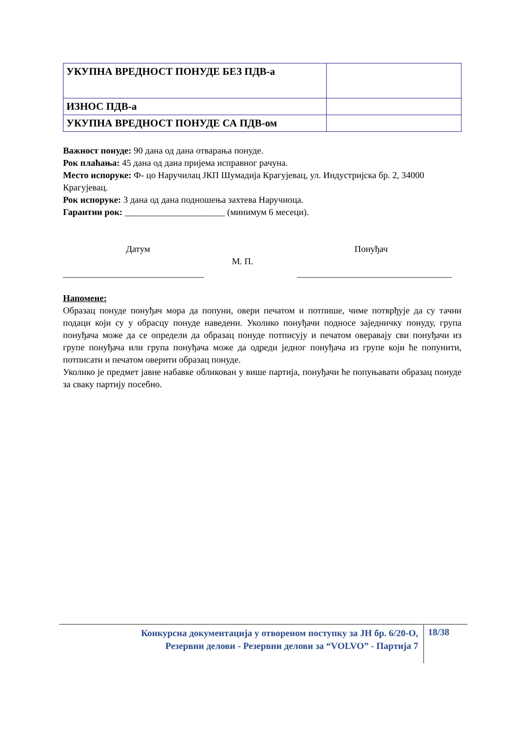| УКУПНА ВРЕДНОСТ ПОНУДЕ БЕЗ ПДВ-а | |
| ИЗНОС ПДВ-а | |
| УКУПНА ВРЕДНОСТ ПОНУДЕ СА ПДВ-ом | |
Важност понуде: 90 дана од дана отварања понуде.
Рок плаћања: 45 дана од дана пријема исправног рачуна.
Место испоруке: Ф- цо Наручилац ЈКП Шумадија Крагујевац, ул. Индустријска бр. 2, 34000 Крагујевац.
Рок испоруке: 3 дана од дана подношења захтева Наручиоца.
Гарантни рок: ______________________ (минимум 6 месеци).
Датум Понуђач
М. П.
_______________________________
__________________________________
Напомене:
Образац понуде понуђач мора да попуни, овери печатом и потпише, чиме потврђује да су тачни подаци који су у обрасцу понуде наведени. Уколико понуђачи подносе заједничку понуду, група понуђача може да се определи да образац понуде потписују и печатом оверавају сви понуђачи из групе понуђача или група понуђача може да одреди једног понуђача из групе који ће попунити, потписати и печатом оверити образац понуде.
Уколико је предмет јавне набавке обликован у више партија, понуђачи ће попуњавати образац понуде за сваку партију посебно.
Конкурсна документација у отвореном поступку за ЈН бр. 6/20-О,
Резервни делови - Резервни делови за “VOLVO” - Партија 7
18/38